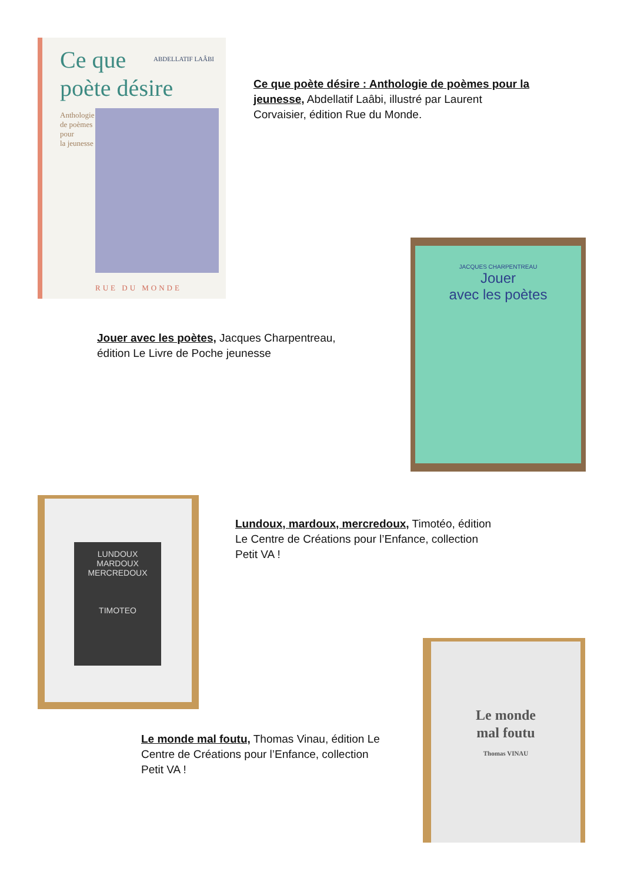Ce que
poète désire
ABDELLATIF LAÂBI
Anthologie
de poèmes
pour
la jeunesse
RUE DU MONDE
Ce que poète désire : Anthologie de poèmes pour la jeunesse, Abdellatif Laâbi, illustré par Laurent Corvaisier, édition Rue du Monde.
JACQUES CHARPENTREAU
Jouer
avec les poètes
Jouer avec les poètes, Jacques Charpentreau, édition Le Livre de Poche jeunesse
LUNDOUX
MARDOUX
MERCREDOUX
TIMOTEO
Lundoux, mardoux, mercredoux, Timotéo, édition Le Centre de Créations pour l’Enfance, collection Petit VA !
Le monde
mal foutu
Thomas VINAU
Le monde mal foutu, Thomas Vinau, édition Le Centre de Créations pour l’Enfance, collection Petit VA !